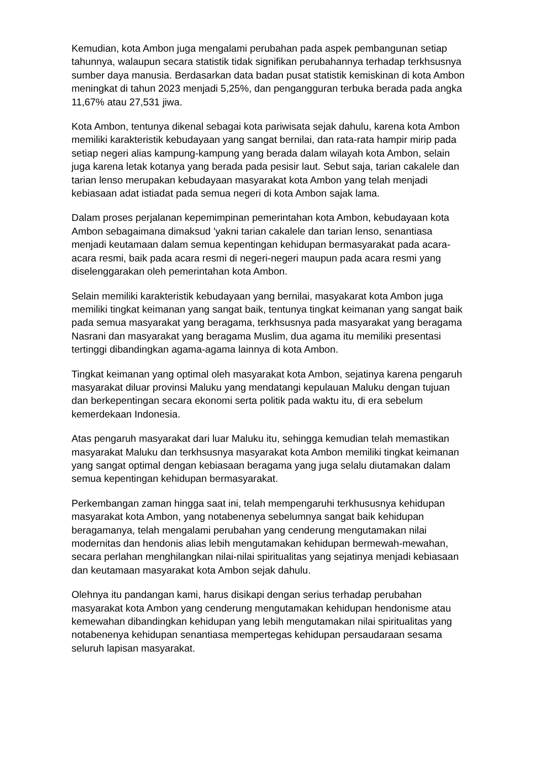Kemudian, kota Ambon juga mengalami perubahan pada aspek pembangunan setiap tahunnya, walaupun secara statistik tidak signifikan perubahannya terhadap terkhsusnya sumber daya manusia. Berdasarkan data badan pusat statistik kemiskinan di kota Ambon meningkat di tahun 2023 menjadi 5,25%, dan pengangguran terbuka berada pada angka 11,67% atau 27,531 jiwa.
Kota Ambon, tentunya dikenal sebagai kota pariwisata sejak dahulu, karena kota Ambon memiliki karakteristik kebudayaan yang sangat bernilai, dan rata-rata hampir mirip pada setiap negeri alias kampung-kampung yang berada dalam wilayah kota Ambon, selain juga karena letak kotanya yang berada pada pesisir laut. Sebut saja, tarian cakalele dan tarian lenso merupakan kebudayaan masyarakat kota Ambon yang telah menjadi kebiasaan adat istiadat pada semua negeri di kota Ambon sajak lama.
Dalam proses perjalanan kepemimpinan pemerintahan kota Ambon, kebudayaan kota Ambon sebagaimana dimaksud 'yakni tarian cakalele dan tarian lenso, senantiasa menjadi keutamaan dalam semua kepentingan kehidupan bermasyarakat pada acara-acara resmi, baik pada acara resmi di negeri-negeri maupun pada acara resmi yang diselenggarakan oleh pemerintahan kota Ambon.
Selain memiliki karakteristik kebudayaan yang bernilai, masyakarat kota Ambon juga memiliki tingkat keimanan yang sangat baik, tentunya tingkat keimanan yang sangat baik pada semua masyarakat yang beragama, terkhsusnya pada masyarakat yang beragama Nasrani dan masyarakat yang beragama Muslim, dua agama itu memiliki presentasi tertinggi dibandingkan agama-agama lainnya di kota Ambon.
Tingkat keimanan yang optimal oleh masyarakat kota Ambon, sejatinya karena pengaruh masyarakat diluar provinsi Maluku yang mendatangi kepulauan Maluku dengan tujuan dan berkepentingan secara ekonomi serta politik pada waktu itu, di era sebelum kemerdekaan Indonesia.
Atas pengaruh masyarakat dari luar Maluku itu, sehingga kemudian telah memastikan masyarakat Maluku dan terkhsusnya masyarakat kota Ambon memiliki tingkat keimanan yang sangat optimal dengan kebiasaan beragama yang juga selalu diutamakan dalam semua kepentingan kehidupan bermasyarakat.
Perkembangan zaman hingga saat ini, telah mempengaruhi terkhusu­snya kehidupan masyarakat kota Ambon, yang notabenenya sebelumnya sangat baik kehidupan beragamanya, telah mengalami perubahan yang cenderung mengutamakan nilai modernitas dan hendonis alias lebih mengutamakan kehidupan bermewah-mewahan, secara perlahan menghilangkan nilai-nilai spiritualitas yang sejatinya menjadi kebiasaan dan keutamaan masyarakat kota Ambon sejak dahulu.
Olehnya itu pandangan kami, harus disikapi dengan serius terhadap perubahan masyarakat kota Ambon yang cenderung mengutamakan kehidupan hendonisme atau kemewahan dibandingkan kehidupan yang lebih mengutamakan nilai spiritualitas yang notabenenya kehidupan senantiasa mempertegas kehidupan persaudaraan sesama seluruh lapisan masyarakat.